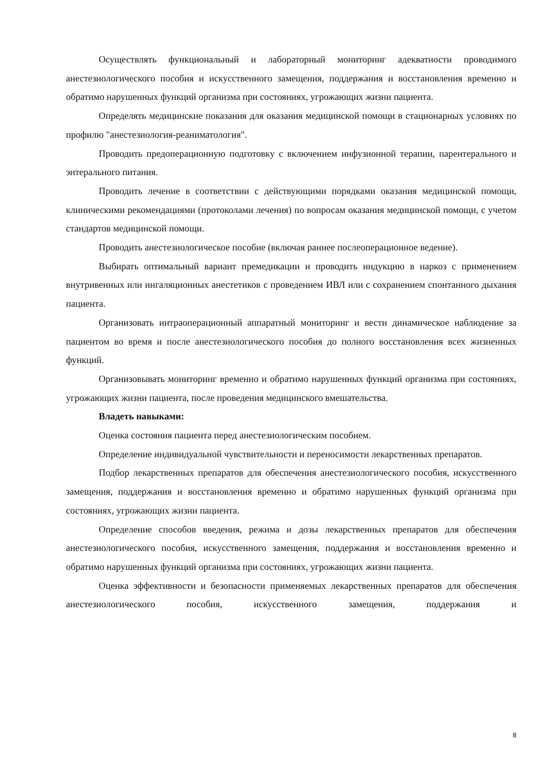Осуществлять функциональный и лабораторный мониторинг адекватности проводимого анестезиологического пособия и искусственного замещения, поддержания и восстановления временно и обратимо нарушенных функций организма при состояниях, угрожающих жизни пациента.
Определять медицинские показания для оказания медицинской помощи в стационарных условиях по профилю "анестезиология-реаниматология".
Проводить предоперационную подготовку с включением инфузионной терапии, парентерального и энтерального питания.
Проводить лечение в соответствии с действующими порядками оказания медицинской помощи, клиническими рекомендациями (протоколами лечения) по вопросам оказания медицинской помощи, с учетом стандартов медицинской помощи.
Проводить анестезиологическое пособие (включая раннее послеоперационное ведение).
Выбирать оптимальный вариант премедикации и проводить индукцию в наркоз с применением внутривенных или ингаляционных анестетиков с проведением ИВЛ или с сохранением спонтанного дыхания пациента.
Организовать интраоперационный аппаратный мониторинг и вести динамическое наблюдение за пациентом во время и после анестезиологического пособия до полного восстановления всех жизненных функций.
Организовывать мониторинг временно и обратимо нарушенных функций организма при состояниях, угрожающих жизни пациента, после проведения медицинского вмешательства.
Владеть навыками:
Оценка состояния пациента перед анестезиологическим пособием.
Определение индивидуальной чувствительности и переносимости лекарственных препаратов.
Подбор лекарственных препаратов для обеспечения анестезиологического пособия, искусственного замещения, поддержания и восстановления временно и обратимо нарушенных функций организма при состояниях, угрожающих жизни пациента.
Определение способов введения, режима и дозы лекарственных препаратов для обеспечения анестезиологического пособия, искусственного замещения, поддержания и восстановления временно и обратимо нарушенных функций организма при состояниях, угрожающих жизни пациента.
Оценка эффективности и безопасности применяемых лекарственных препаратов для обеспечения анестезиологического пособия, искусственного замещения, поддержания и
8